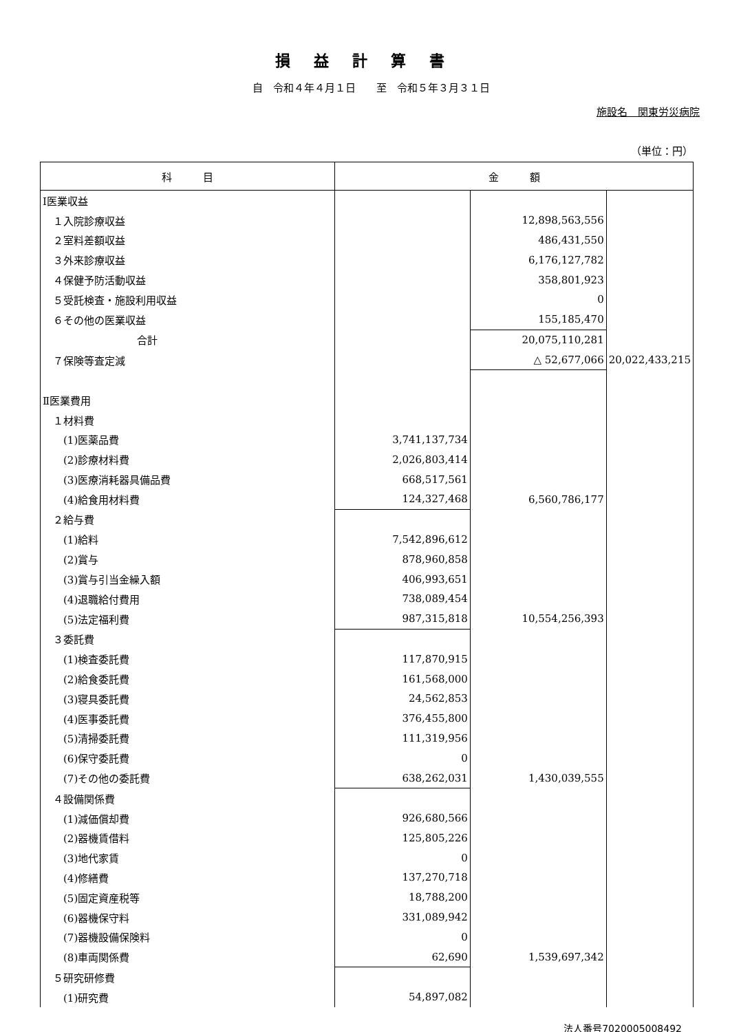損益計算書
自　令和４年４月１日　　至　令和５年３月３１日
施設名　関東労災病院
（単位：円）
| 科 目 | 金 額 | | |
| --- | --- | --- | --- |
| Ⅰ医業収益 | | | |
| １入院診療収益 | | 12,898,563,556 | |
| ２室料差額収益 | | 486,431,550 | |
| ３外来診療収益 | | 6,176,127,782 | |
| ４保健予防活動収益 | | 358,801,923 | |
| ５受託検査・施設利用収益 | | 0 | |
| ６その他の医業収益 | | 155,185,470 | |
| 合計 | | 20,075,110,281 | |
| ７保険等査定減 | | △ 52,677,066 | 20,022,433,215 |
| Ⅱ医業費用 | | | |
| １材料費 | | | |
| (1)医薬品費 | 3,741,137,734 | | |
| (2)診療材料費 | 2,026,803,414 | | |
| (3)医療消耗器具備品費 | 668,517,561 | | |
| (4)給食用材料費 | 124,327,468 | 6,560,786,177 | |
| ２給与費 | | | |
| (1)給料 | 7,542,896,612 | | |
| (2)賞与 | 878,960,858 | | |
| (3)賞与引当金繰入額 | 406,993,651 | | |
| (4)退職給付費用 | 738,089,454 | | |
| (5)法定福利費 | 987,315,818 | 10,554,256,393 | |
| ３委託費 | | | |
| (1)検査委託費 | 117,870,915 | | |
| (2)給食委託費 | 161,568,000 | | |
| (3)寝具委託費 | 24,562,853 | | |
| (4)医事委託費 | 376,455,800 | | |
| (5)清掃委託費 | 111,319,956 | | |
| (6)保守委託費 | 0 | | |
| (7)その他の委託費 | 638,262,031 | 1,430,039,555 | |
| ４設備関係費 | | | |
| (1)減価償却費 | 926,680,566 | | |
| (2)器機賃借料 | 125,805,226 | | |
| (3)地代家賃 | 0 | | |
| (4)修繕費 | 137,270,718 | | |
| (5)固定資産税等 | 18,788,200 | | |
| (6)器機保守料 | 331,089,942 | | |
| (7)器機設備保険料 | 0 | | |
| (8)車両関係費 | 62,690 | 1,539,697,342 | |
| ５研究研修費 | | | |
| (1)研究費 | 54,897,082 | | |
法人番号7020005008492